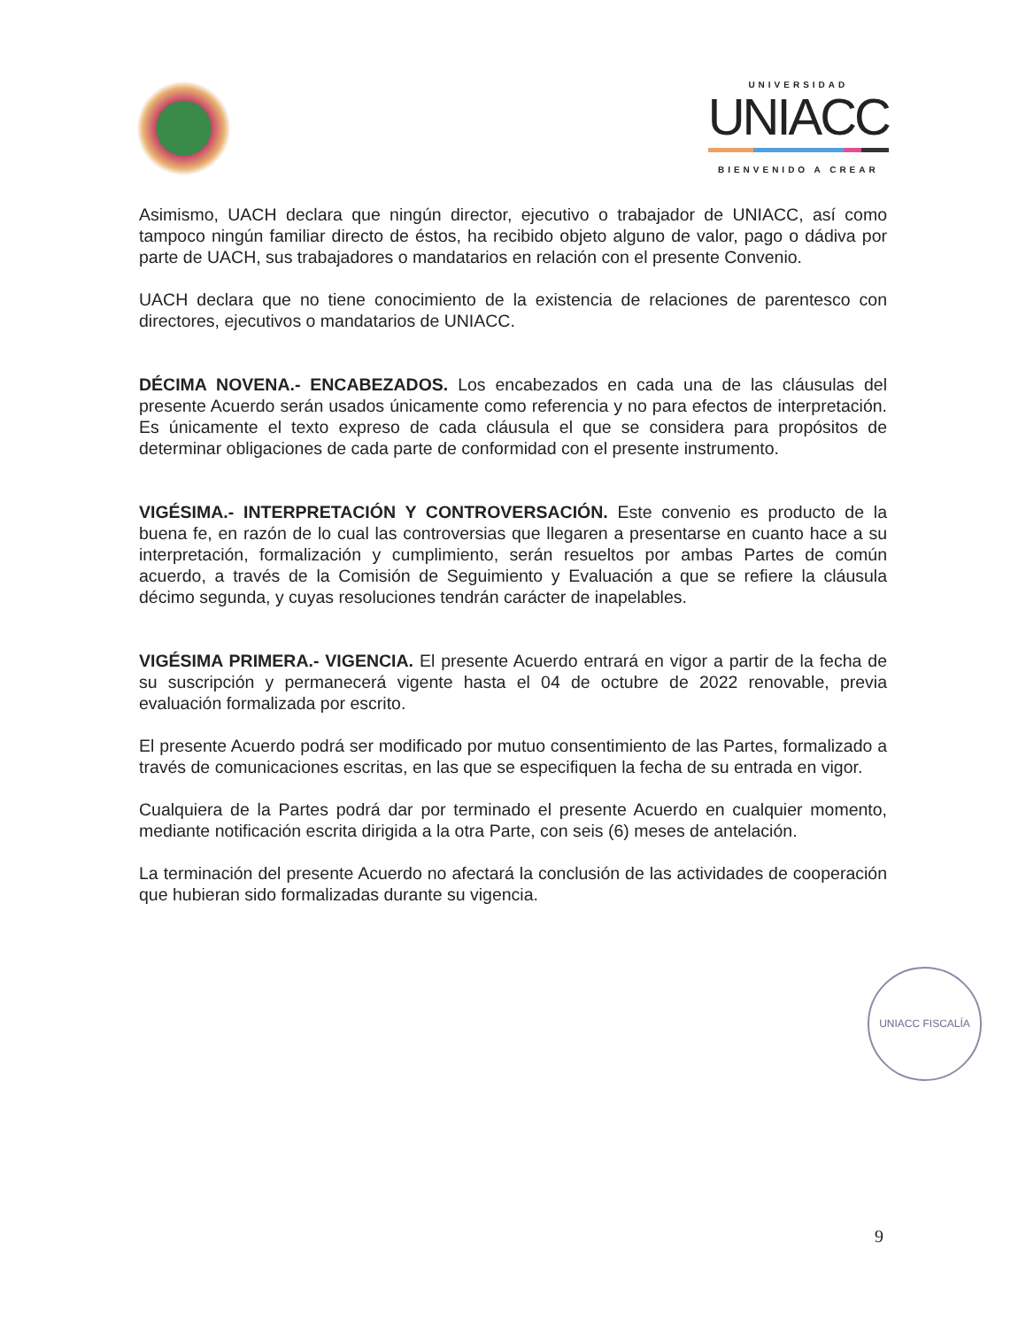UNIVERSIDAD
UNIACC
BIENVENIDO A CREAR
Asimismo, UACH declara que ningún director, ejecutivo o trabajador de UNIACC, así como tampoco ningún familiar directo de éstos, ha recibido objeto alguno de valor, pago o dádiva por parte de UACH, sus trabajadores o mandatarios en relación con el presente Convenio.
UACH declara que no tiene conocimiento de la existencia de relaciones de parentesco con directores, ejecutivos o mandatarios de UNIACC.
DÉCIMA NOVENA.- ENCABEZADOS. Los encabezados en cada una de las cláusulas del presente Acuerdo serán usados únicamente como referencia y no para efectos de interpretación. Es únicamente el texto expreso de cada cláusula el que se considera para propósitos de determinar obligaciones de cada parte de conformidad con el presente instrumento.
VIGÉSIMA.- INTERPRETACIÓN Y CONTROVERSACIÓN. Este convenio es producto de la buena fe, en razón de lo cual las controversias que llegaren a presentarse en cuanto hace a su interpretación, formalización y cumplimiento, serán resueltos por ambas Partes de común acuerdo, a través de la Comisión de Seguimiento y Evaluación a que se refiere la cláusula décimo segunda, y cuyas resoluciones tendrán carácter de inapelables.
VIGÉSIMA PRIMERA.- VIGENCIA. El presente Acuerdo entrará en vigor a partir de la fecha de su suscripción y permanecerá vigente hasta el 04 de octubre de 2022 renovable, previa evaluación formalizada por escrito.
El presente Acuerdo podrá ser modificado por mutuo consentimiento de las Partes, formalizado a través de comunicaciones escritas, en las que se especifiquen la fecha de su entrada en vigor.
Cualquiera de la Partes podrá dar por terminado el presente Acuerdo en cualquier momento, mediante notificación escrita dirigida a la otra Parte, con seis (6) meses de antelación.
La terminación del presente Acuerdo no afectará la conclusión de las actividades de cooperación que hubieran sido formalizadas durante su vigencia.
UNIACC FISCALÍA
9